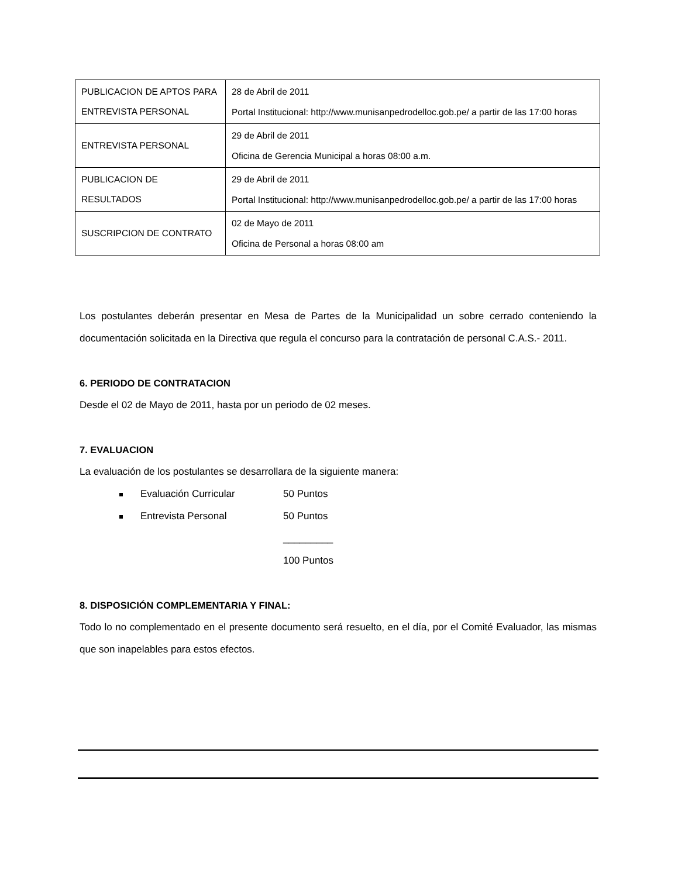| PUBLICACION DE APTOS PARA ENTREVISTA PERSONAL | 28 de Abril de 2011 Portal Institucional: http://www.munisanpedrodelloc.gob.pe/ a partir de las 17:00 horas |
| ENTREVISTA PERSONAL | 29 de Abril de 2011 Oficina de Gerencia Municipal a horas 08:00 a.m. |
| PUBLICACION DE RESULTADOS | 29 de Abril de 2011 Portal Institucional: http://www.munisanpedrodelloc.gob.pe/ a partir de las 17:00 horas |
| SUSCRIPCION DE CONTRATO | 02 de Mayo de 2011 Oficina de Personal a horas 08:00 am |
Los postulantes deberán presentar en Mesa de Partes de la Municipalidad un sobre cerrado conteniendo la documentación solicitada en la Directiva que regula el concurso para la contratación de personal C.A.S.- 2011.
6. PERIODO DE CONTRATACION
Desde el 02 de Mayo de 2011, hasta por un periodo de 02 meses.
7. EVALUACION
La evaluación de los postulantes se desarrollara de la siguiente manera:
Evaluación Curricular 50 Puntos
Entrevista Personal 50 Puntos
_________
100 Puntos
8. DISPOSICIÓN COMPLEMENTARIA Y FINAL:
Todo lo no complementado en el presente documento será resuelto, en el día, por el Comité Evaluador, las mismas que son inapelables para estos efectos.